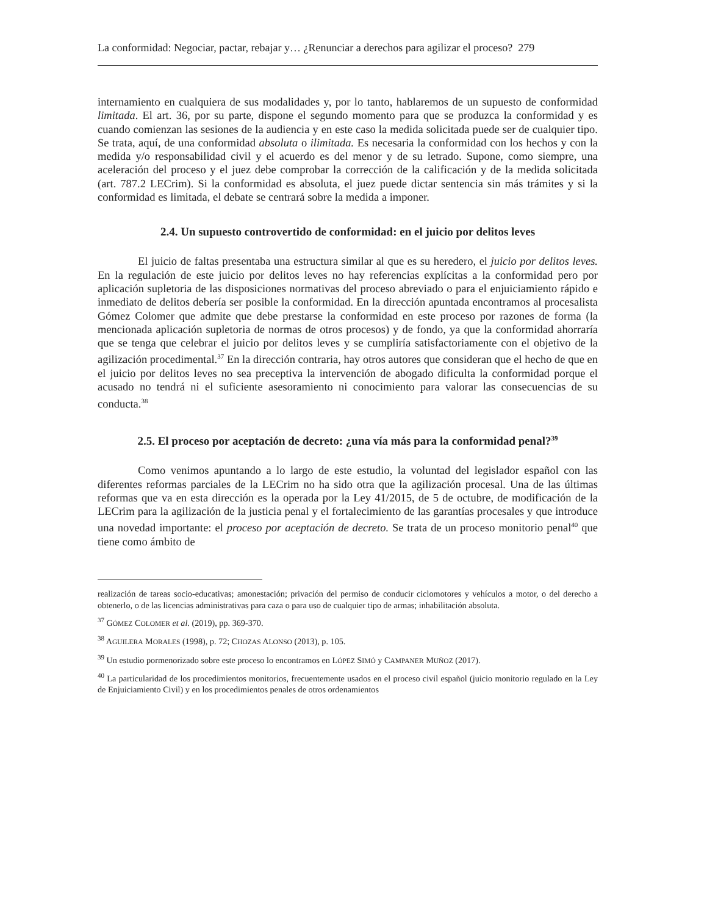La conformidad: Negociar, pactar, rebajar y… ¿Renunciar a derechos para agilizar el proceso? 279
internamiento en cualquiera de sus modalidades y, por lo tanto, hablaremos de un supuesto de conformidad limitada. El art. 36, por su parte, dispone el segundo momento para que se produzca la conformidad y es cuando comienzan las sesiones de la audiencia y en este caso la medida solicitada puede ser de cualquier tipo. Se trata, aquí, de una conformidad absoluta o ilimitada. Es necesaria la conformidad con los hechos y con la medida y/o responsabilidad civil y el acuerdo es del menor y de su letrado. Supone, como siempre, una aceleración del proceso y el juez debe comprobar la corrección de la calificación y de la medida solicitada (art. 787.2 LECrim). Si la conformidad es absoluta, el juez puede dictar sentencia sin más trámites y si la conformidad es limitada, el debate se centrará sobre la medida a imponer.
2.4. Un supuesto controvertido de conformidad: en el juicio por delitos leves
El juicio de faltas presentaba una estructura similar al que es su heredero, el juicio por delitos leves. En la regulación de este juicio por delitos leves no hay referencias explícitas a la conformidad pero por aplicación supletoria de las disposiciones normativas del proceso abreviado o para el enjuiciamiento rápido e inmediato de delitos debería ser posible la conformidad. En la dirección apuntada encontramos al procesalista Gómez Colomer que admite que debe prestarse la conformidad en este proceso por razones de forma (la mencionada aplicación supletoria de normas de otros procesos) y de fondo, ya que la conformidad ahorraría que se tenga que celebrar el juicio por delitos leves y se cumpliría satisfactoriamente con el objetivo de la agilización procedimental.<sup>37</sup> En la dirección contraria, hay otros autores que consideran que el hecho de que en el juicio por delitos leves no sea preceptiva la intervención de abogado dificulta la conformidad porque el acusado no tendrá ni el suficiente asesoramiento ni conocimiento para valorar las consecuencias de su conducta.<sup>38</sup>
2.5. El proceso por aceptación de decreto: ¿una vía más para la conformidad penal?<sup>39</sup>
Como venimos apuntando a lo largo de este estudio, la voluntad del legislador español con las diferentes reformas parciales de la LECrim no ha sido otra que la agilización procesal. Una de las últimas reformas que va en esta dirección es la operada por la Ley 41/2015, de 5 de octubre, de modificación de la LECrim para la agilización de la justicia penal y el fortalecimiento de las garantías procesales y que introduce una novedad importante: el proceso por aceptación de decreto. Se trata de un proceso monitorio penal<sup>40</sup> que tiene como ámbito de
realización de tareas socio-educativas; amonestación; privación del permiso de conducir ciclomotores y vehículos a motor, o del derecho a obtenerlo, o de las licencias administrativas para caza o para uso de cualquier tipo de armas; inhabilitación absoluta.
<sup>37</sup> GÓMEZ COLOMER et al. (2019), pp. 369-370.
<sup>38</sup> AGUILERA MORALES (1998), p. 72; CHOZAS ALONSO (2013), p. 105.
<sup>39</sup> Un estudio pormenorizado sobre este proceso lo encontramos en LÓPEZ SIMÓ y CAMPANER MUÑOZ (2017).
<sup>40</sup> La particularidad de los procedimientos monitorios, frecuentemente usados en el proceso civil español (juicio monitorio regulado en la Ley de Enjuiciamiento Civil) y en los procedimientos penales de otros ordenamientos